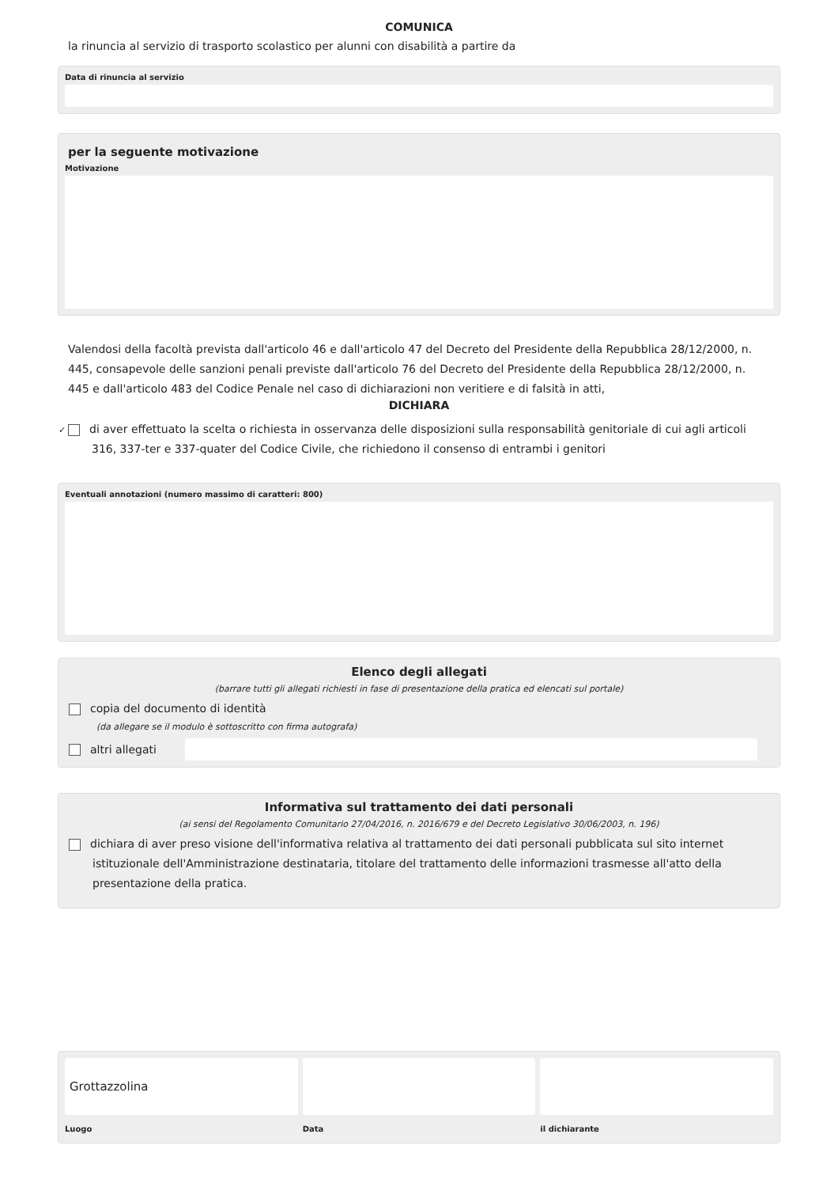COMUNICA
la rinuncia al servizio di trasporto scolastico per alunni con disabilità a partire da
Data di rinuncia al servizio
per la seguente motivazione
Motivazione
Valendosi della facoltà prevista dall'articolo 46 e dall'articolo 47 del Decreto del Presidente della Repubblica 28/12/2000, n. 445, consapevole delle sanzioni penali previste dall'articolo 76 del Decreto del Presidente della Repubblica 28/12/2000, n. 445 e dall'articolo 483 del Codice Penale nel caso di dichiarazioni non veritiere e di falsità in atti,
DICHIARA
✓ di aver effettuato la scelta o richiesta in osservanza delle disposizioni sulla responsabilità genitoriale di cui agli articoli 316, 337-ter e 337-quater del Codice Civile, che richiedono il consenso di entrambi i genitori
Eventuali annotazioni (numero massimo di caratteri: 800)
Elenco degli allegati
(barrare tutti gli allegati richiesti in fase di presentazione della pratica ed elencati sul portale)
copia del documento di identità
(da allegare se il modulo è sottoscritto con firma autografa)
altri allegati
Informativa sul trattamento dei dati personali
(ai sensi del Regolamento Comunitario 27/04/2016, n. 2016/679 e del Decreto Legislativo 30/06/2003, n. 196)
dichiara di aver preso visione dell'informativa relativa al trattamento dei dati personali pubblicata sul sito internet istituzionale dell'Amministrazione destinataria, titolare del trattamento delle informazioni trasmesse all'atto della presentazione della pratica.
Grottazzolina
Luogo
Data il dichiarante